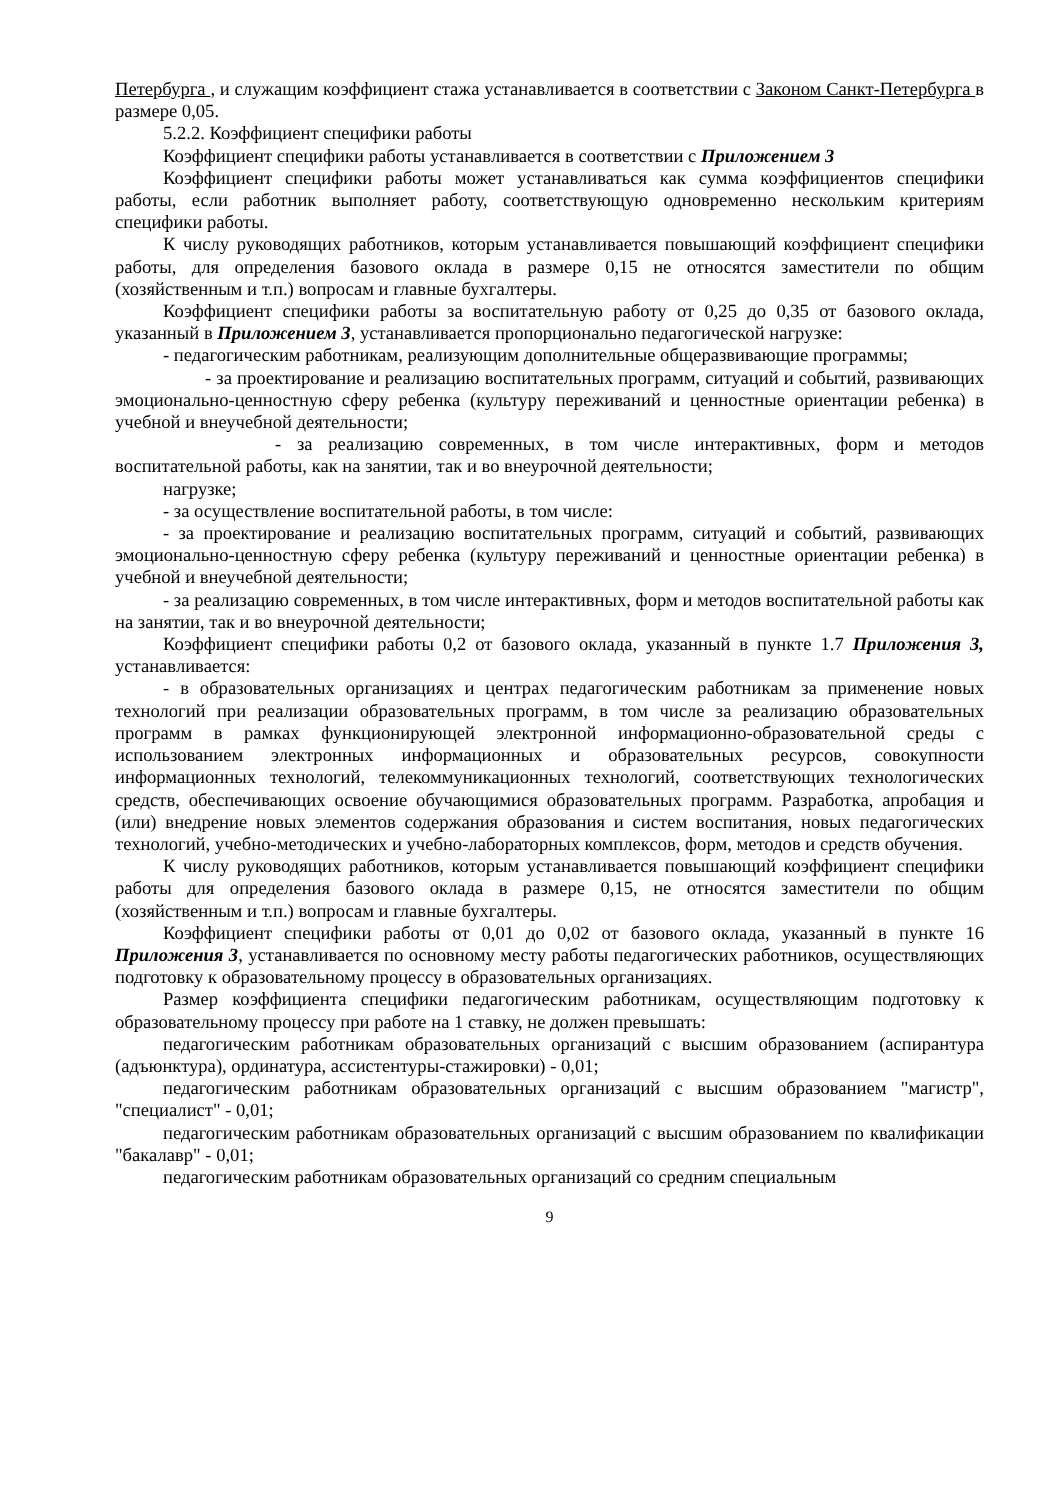Петербурга , и служащим коэффициент стажа устанавливается в соответствии с Законом Санкт-Петербурга в размере 0,05.
5.2.2. Коэффициент специфики работы
Коэффициент специфики работы устанавливается в соответствии с Приложением 3
Коэффициент специфики работы может устанавливаться как сумма коэффициентов специфики работы, если работник выполняет работу, соответствующую одновременно нескольким критериям специфики работы.
К числу руководящих работников, которым устанавливается повышающий коэффициент специфики работы, для определения базового оклада в размере 0,15 не относятся заместители по общим (хозяйственным и т.п.) вопросам и главные бухгалтеры.
Коэффициент специфики работы за воспитательную работу от 0,25 до 0,35 от базового оклада, указанный в Приложением 3, устанавливается пропорционально педагогической нагрузке:
- педагогическим работникам, реализующим дополнительные общеразвивающие программы;
- за проектирование и реализацию воспитательных программ, ситуаций и событий, развивающих эмоционально-ценностную сферу ребенка (культуру переживаний и ценностные ориентации ребенка) в учебной и внеучебной деятельности;
- за реализацию современных, в том числе интерактивных, форм и методов воспитательной работы, как на занятии, так и во внеурочной деятельности;
нагрузке;
- за осуществление воспитательной работы, в том числе:
- за проектирование и реализацию воспитательных программ, ситуаций и событий, развивающих эмоционально-ценностную сферу ребенка (культуру переживаний и ценностные ориентации ребенка) в учебной и внеучебной деятельности;
- за реализацию современных, в том числе интерактивных, форм и методов воспитательной работы как на занятии, так и во внеурочной деятельности;
Коэффициент специфики работы 0,2 от базового оклада, указанный в пункте 1.7 Приложения 3, устанавливается:
- в образовательных организациях и центрах педагогическим работникам за применение новых технологий при реализации образовательных программ, в том числе за реализацию образовательных программ в рамках функционирующей электронной информационно-образовательной среды с использованием электронных информационных и образовательных ресурсов, совокупности информационных технологий, телекоммуникационных технологий, соответствующих технологических средств, обеспечивающих освоение обучающимися образовательных программ. Разработка, апробация и (или) внедрение новых элементов содержания образования и систем воспитания, новых педагогических технологий, учебно-методических и учебно-лабораторных комплексов, форм, методов и средств обучения.
К числу руководящих работников, которым устанавливается повышающий коэффициент специфики работы для определения базового оклада в размере 0,15, не относятся заместители по общим (хозяйственным и т.п.) вопросам и главные бухгалтеры.
Коэффициент специфики работы от 0,01 до 0,02 от базового оклада, указанный в пункте 16 Приложения 3, устанавливается по основному месту работы педагогических работников, осуществляющих подготовку к образовательному процессу в образовательных организациях.
Размер коэффициента специфики педагогическим работникам, осуществляющим подготовку к образовательному процессу при работе на 1 ставку, не должен превышать:
педагогическим работникам образовательных организаций с высшим образованием (аспирантура (адъюнктура), ординатура, ассистентуры-стажировки) - 0,01;
педагогическим работникам образовательных организаций с высшим образованием "магистр", "специалист" - 0,01;
педагогическим работникам образовательных организаций с высшим образованием по квалификации "бакалавр" - 0,01;
педагогическим работникам образовательных организаций со средним специальным
9